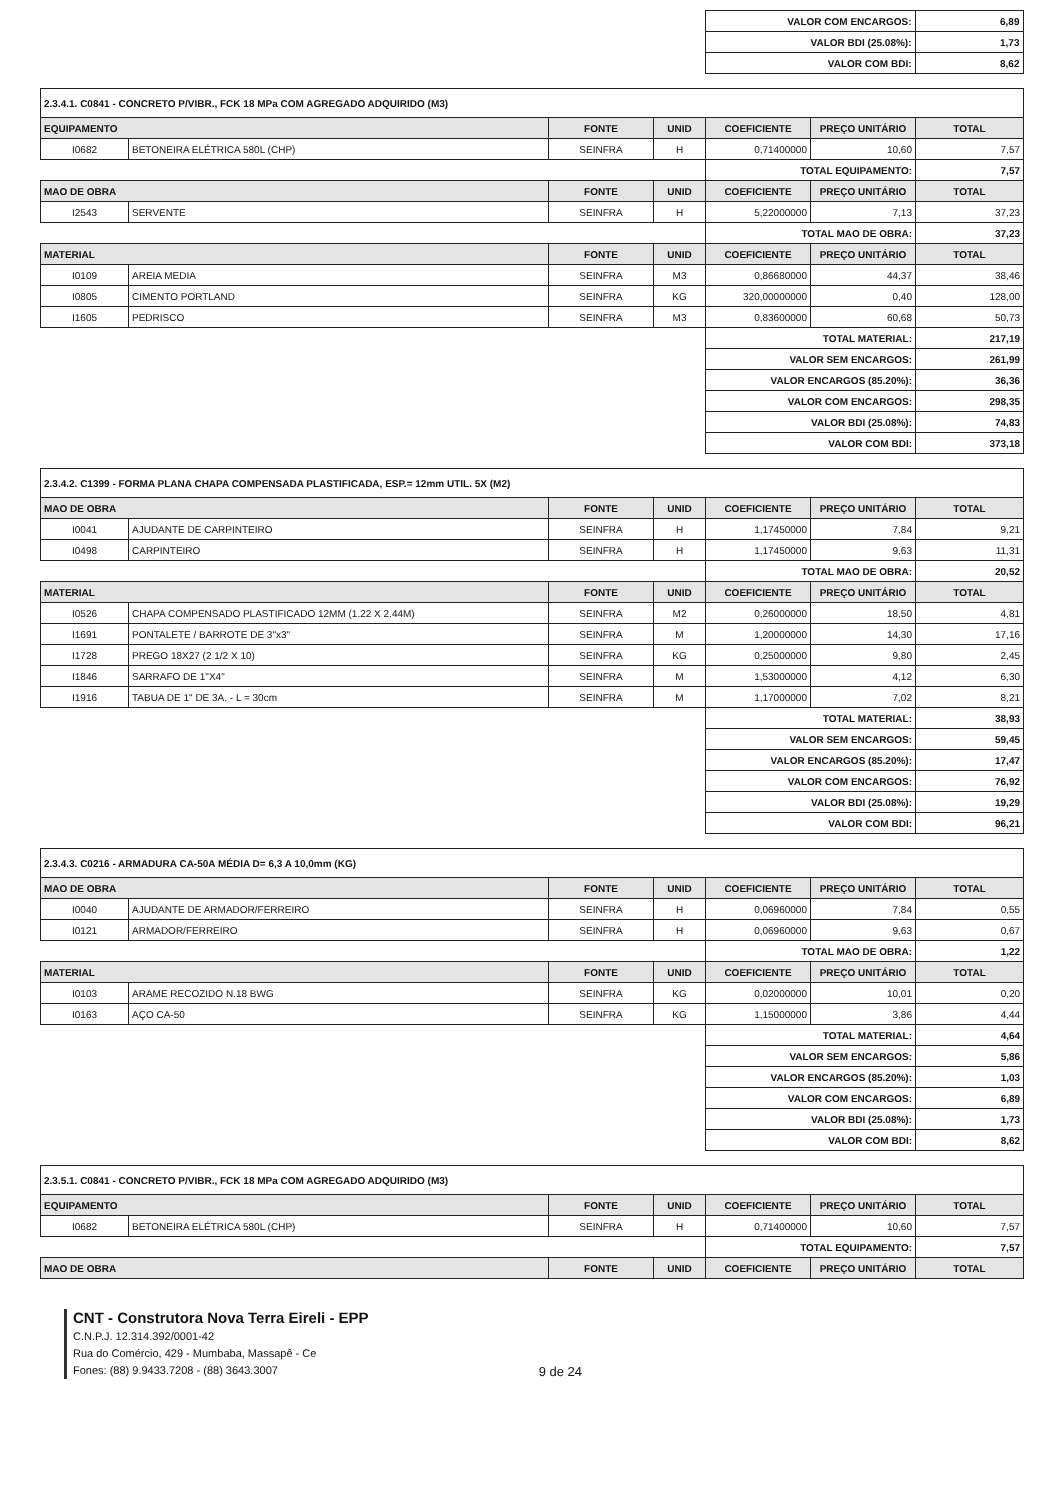| | VALOR COM ENCARGOS: | 6,89 |
| | VALOR BDI (25.08%): | 1,73 |
| | VALOR COM BDI: | 8,62 |
| 2.3.4.1. C0841 - CONCRETO P/VIBR., FCK 18 MPa COM AGREGADO ADQUIRIDO (M3) | | | | | | |
| EQUIPAMENTO | | FONTE | UNID | COEFICIENTE | PREÇO UNITÁRIO | TOTAL |
| I0682 | BETONEIRA ELÉTRICA 580L (CHP) | SEINFRA | H | 0,71400000 | 10,60 | 7,57 |
| | | | | TOTAL EQUIPAMENTO: | | 7,57 |
| MAO DE OBRA | | FONTE | UNID | COEFICIENTE | PREÇO UNITÁRIO | TOTAL |
| I2543 | SERVENTE | SEINFRA | H | 5,22000000 | 7,13 | 37,23 |
| | | | | TOTAL MAO DE OBRA: | | 37,23 |
| MATERIAL | | FONTE | UNID | COEFICIENTE | PREÇO UNITÁRIO | TOTAL |
| I0109 | AREIA MEDIA | SEINFRA | M3 | 0,86680000 | 44,37 | 38,46 |
| I0805 | CIMENTO PORTLAND | SEINFRA | KG | 320,00000000 | 0,40 | 128,00 |
| I1605 | PEDRISCO | SEINFRA | M3 | 0,83600000 | 60,68 | 50,73 |
| | | | | TOTAL MATERIAL: | | 217,19 |
| | | | | VALOR SEM ENCARGOS: | | 261,99 |
| | | | | VALOR ENCARGOS (85.20%): | | 36,36 |
| | | | | VALOR COM ENCARGOS: | | 298,35 |
| | | | | VALOR BDI (25.08%): | | 74,83 |
| | | | | VALOR COM BDI: | | 373,18 |
| 2.3.4.2. C1399 - FORMA PLANA CHAPA COMPENSADA PLASTIFICADA, ESP.= 12mm UTIL. 5X (M2) | | | | | | |
| MAO DE OBRA | | FONTE | UNID | COEFICIENTE | PREÇO UNITÁRIO | TOTAL |
| I0041 | AJUDANTE DE CARPINTEIRO | SEINFRA | H | 1,17450000 | 7,84 | 9,21 |
| I0498 | CARPINTEIRO | SEINFRA | H | 1,17450000 | 9,63 | 11,31 |
| | | | | TOTAL MAO DE OBRA: | | 20,52 |
| MATERIAL | | FONTE | UNID | COEFICIENTE | PREÇO UNITÁRIO | TOTAL |
| I0526 | CHAPA COMPENSADO PLASTIFICADO 12MM (1.22 X 2.44M) | SEINFRA | M2 | 0,26000000 | 18,50 | 4,81 |
| I1691 | PONTALETE / BARROTE DE 3"x3" | SEINFRA | M | 1,20000000 | 14,30 | 17,16 |
| I1728 | PREGO 18X27 (2 1/2 X 10) | SEINFRA | KG | 0,25000000 | 9,80 | 2,45 |
| I1846 | SARRAFO DE 1"X4" | SEINFRA | M | 1,53000000 | 4,12 | 6,30 |
| I1916 | TABUA DE 1" DE 3A. - L = 30cm | SEINFRA | M | 1,17000000 | 7,02 | 8,21 |
| | | | | TOTAL MATERIAL: | | 38,93 |
| | | | | VALOR SEM ENCARGOS: | | 59,45 |
| | | | | VALOR ENCARGOS (85.20%): | | 17,47 |
| | | | | VALOR COM ENCARGOS: | | 76,92 |
| | | | | VALOR BDI (25.08%): | | 19,29 |
| | | | | VALOR COM BDI: | | 96,21 |
| 2.3.4.3. C0216 - ARMADURA CA-50A MÉDIA D= 6,3 A 10,0mm (KG) | | | | | | |
| MAO DE OBRA | | FONTE | UNID | COEFICIENTE | PREÇO UNITÁRIO | TOTAL |
| I0040 | AJUDANTE DE ARMADOR/FERREIRO | SEINFRA | H | 0,06960000 | 7,84 | 0,55 |
| I0121 | ARMADOR/FERREIRO | SEINFRA | H | 0,06960000 | 9,63 | 0,67 |
| | | | | TOTAL MAO DE OBRA: | | 1,22 |
| MATERIAL | | FONTE | UNID | COEFICIENTE | PREÇO UNITÁRIO | TOTAL |
| I0103 | ARAME RECOZIDO N.18 BWG | SEINFRA | KG | 0,02000000 | 10,01 | 0,20 |
| I0163 | AÇO CA-50 | SEINFRA | KG | 1,15000000 | 3,86 | 4,44 |
| | | | | TOTAL MATERIAL: | | 4,64 |
| | | | | VALOR SEM ENCARGOS: | | 5,86 |
| | | | | VALOR ENCARGOS (85.20%): | | 1,03 |
| | | | | VALOR COM ENCARGOS: | | 6,89 |
| | | | | VALOR BDI (25.08%): | | 1,73 |
| | | | | VALOR COM BDI: | | 8,62 |
| 2.3.5.1. C0841 - CONCRETO P/VIBR., FCK 18 MPa COM AGREGADO ADQUIRIDO (M3) | | | | | | |
| EQUIPAMENTO | | FONTE | UNID | COEFICIENTE | PREÇO UNITÁRIO | TOTAL |
| I0682 | BETONEIRA ELÉTRICA 580L (CHP) | SEINFRA | H | 0,71400000 | 10,60 | 7,57 |
| | | | | TOTAL EQUIPAMENTO: | | 7,57 |
| MAO DE OBRA | | FONTE | UNID | COEFICIENTE | PREÇO UNITÁRIO | TOTAL |
CNT - Construtora Nova Terra Eireli - EPP
C.N.P.J. 12.314.392/0001-42
Rua do Comércio, 429 - Mumbaba, Massapê - Ce
Fones: (88) 9.9433.7208 - (88) 3643.3007
9 de 24